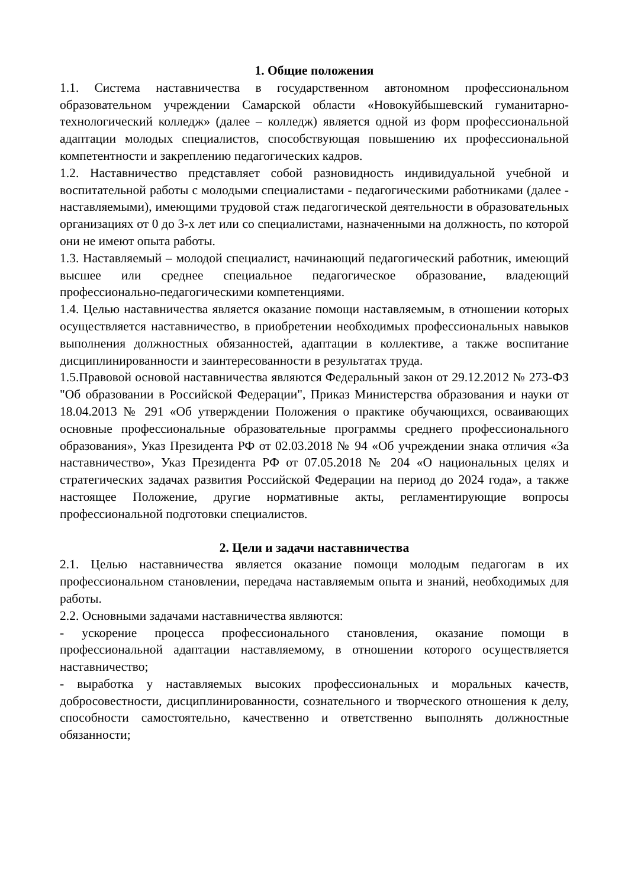1. Общие положения
1.1. Система наставничества в государственном автономном профессиональном образовательном учреждении Самарской области «Новокуйбышевский гуманитарно-технологический колледж» (далее – колледж) является одной из форм профессиональной адаптации молодых специалистов, способствующая повышению их профессиональной компетентности и закреплению педагогических кадров.
1.2. Наставничество представляет собой разновидность индивидуальной учебной и воспитательной работы с молодыми специалистами - педагогическими работниками (далее - наставляемыми), имеющими трудовой стаж педагогической деятельности в образовательных организациях от 0 до 3-х лет или со специалистами, назначенными на должность, по которой они не имеют опыта работы.
1.3. Наставляемый – молодой специалист, начинающий педагогический работник, имеющий высшее или среднее специальное педагогическое образование, владеющий профессионально-педагогическими компетенциями.
1.4. Целью наставничества является оказание помощи наставляемым, в отношении которых осуществляется наставничество, в приобретении необходимых профессиональных навыков выполнения должностных обязанностей, адаптации в коллективе, а также воспитание дисциплинированности и заинтересованности в результатах труда.
1.5.Правовой основой наставничества являются Федеральный закон от 29.12.2012 № 273-ФЗ "Об образовании в Российской Федерации", Приказ Министерства образования и науки от 18.04.2013 № 291 «Об утверждении Положения о практике обучающихся, осваивающих основные профессиональные образовательные программы среднего профессионального образования», Указ Президента РФ от 02.03.2018 № 94 «Об учреждении знака отличия «За наставничество», Указ Президента РФ от 07.05.2018 № 204 «О национальных целях и стратегических задачах развития Российской Федерации на период до 2024 года», а также настоящее Положение, другие нормативные акты, регламентирующие вопросы профессиональной подготовки специалистов.
2. Цели и задачи наставничества
2.1. Целью наставничества является оказание помощи молодым педагогам в их профессиональном становлении, передача наставляемым опыта и знаний, необходимых для работы.
2.2. Основными задачами наставничества являются:
- ускорение процесса профессионального становления, оказание помощи в профессиональной адаптации наставляемому, в отношении которого осуществляется наставничество;
- выработка у наставляемых высоких профессиональных и моральных качеств, добросовестности, дисциплинированности, сознательного и творческого отношения к делу, способности самостоятельно, качественно и ответственно выполнять должностные обязанности;